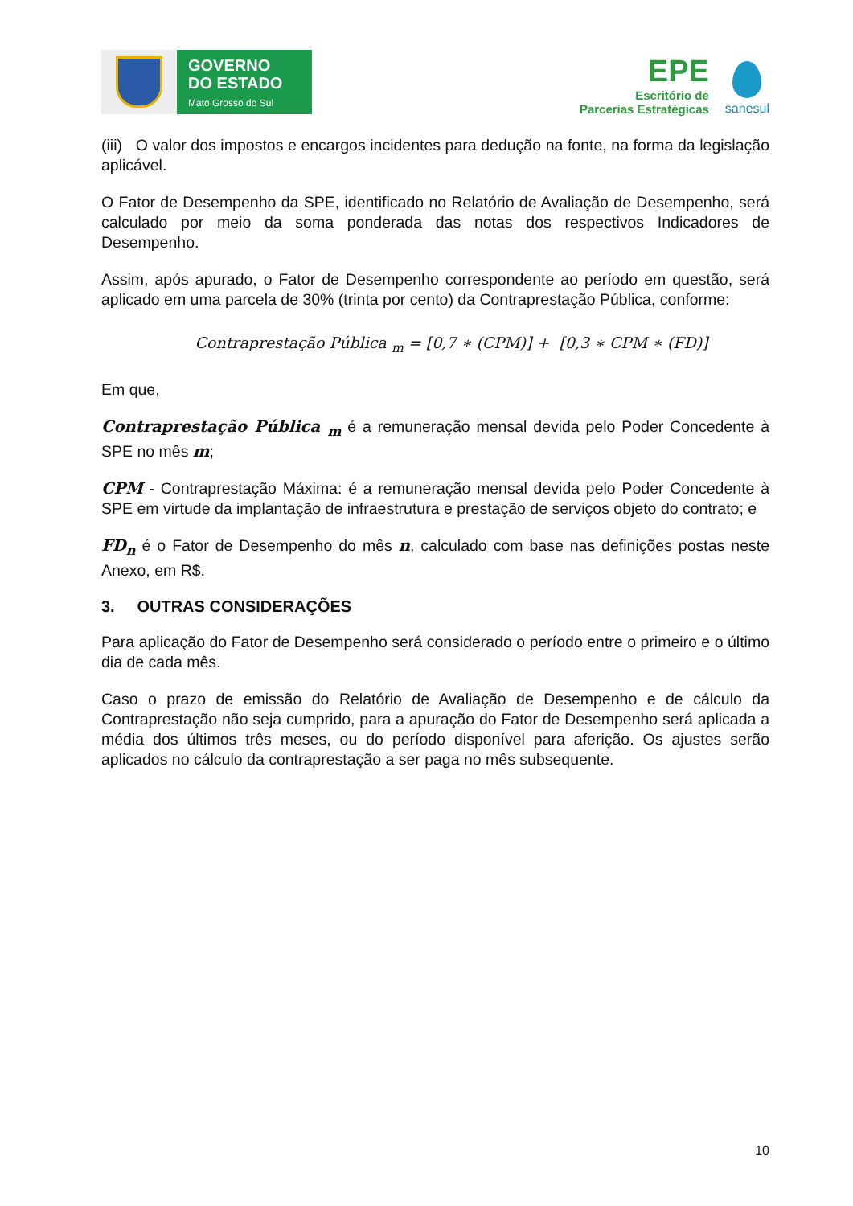GOVERNO
DO ESTADO
Mato Grosso do Sul
EPE
Escritório de
Parcerias Estratégicas
sanesul
(iii) O valor dos impostos e encargos incidentes para dedução na fonte, na forma da legislação aplicável.
O Fator de Desempenho da SPE, identificado no Relatório de Avaliação de Desempenho, será calculado por meio da soma ponderada das notas dos respectivos Indicadores de Desempenho.
Assim, após apurado, o Fator de Desempenho correspondente ao período em questão, será aplicado em uma parcela de 30% (trinta por cento) da Contraprestação Pública, conforme:
Contraprestação Pública <sub>m</sub> = [0,7 ∗ (CPM)] + [0,3 ∗ CPM ∗ (FD)]
Em que,
Contraprestação Pública <sub>m</sub> é a remuneração mensal devida pelo Poder Concedente à SPE no mês m;
CPM - Contraprestação Máxima: é a remuneração mensal devida pelo Poder Concedente à SPE em virtude da implantação de infraestrutura e prestação de serviços objeto do contrato; e
FD<sub>n</sub> é o Fator de Desempenho do mês n, calculado com base nas definições postas neste Anexo, em R$.
3. OUTRAS CONSIDERAÇÕES
Para aplicação do Fator de Desempenho será considerado o período entre o primeiro e o último dia de cada mês.
Caso o prazo de emissão do Relatório de Avaliação de Desempenho e de cálculo da Contraprestação não seja cumprido, para a apuração do Fator de Desempenho será aplicada a média dos últimos três meses, ou do período disponível para aferição. Os ajustes serão aplicados no cálculo da contraprestação a ser paga no mês subsequente.
10